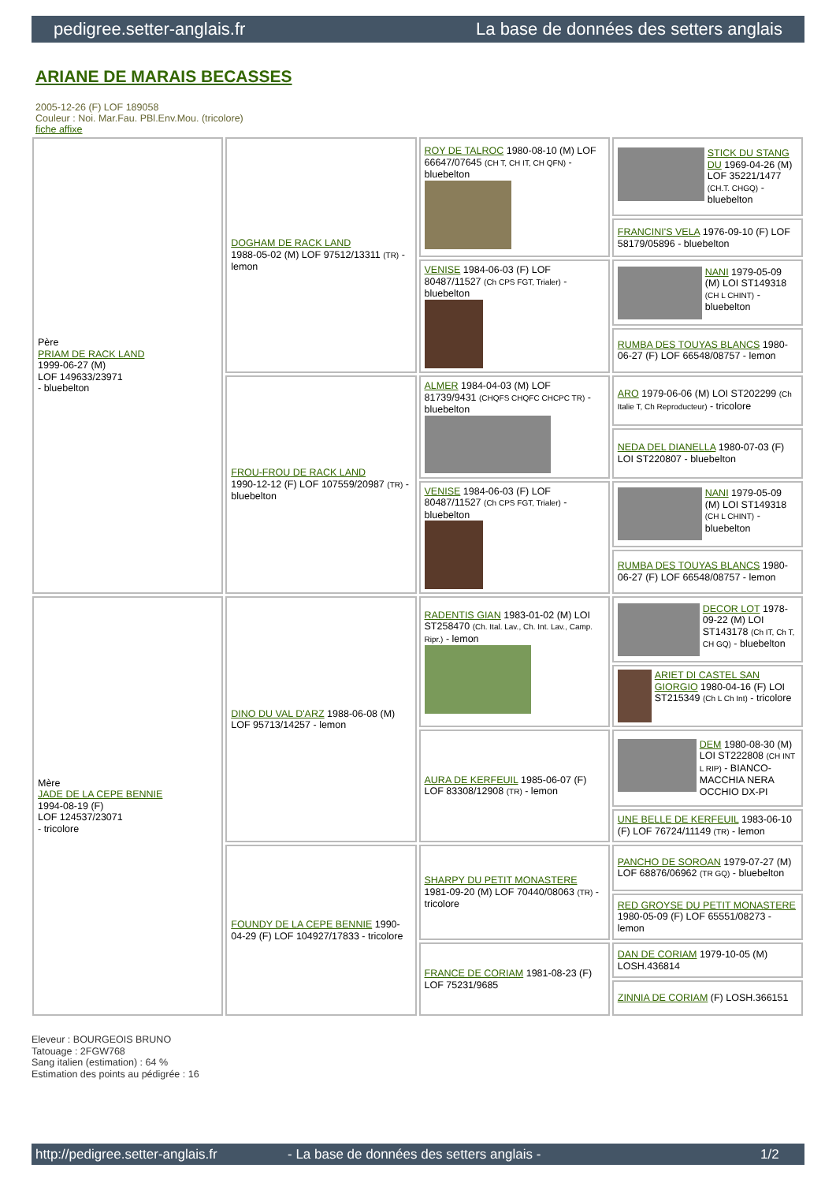pedigree.setter-anglais.fr La base de données des setters anglais
ARIANE DE MARAIS BECASSES
2005-12-26 (F) LOF 189058
Couleur : Noi. Mar.Fau. PBl.Env.Mou. (tricolore)
fiche affixe
| Père PRIAM DE RACK LAND 1999-06-27 (M) LOF 149633/23971 - bluebelton | DOGHAM DE RACK LAND 1988-05-02 (M) LOF 97512/13311 (TR) - lemon | ROY DE TALROC 1980-08-10 (M) LOF 66647/07645 (CH T, CH IT, CH QFN) - bluebelton | STICK DU STANG DU 1969-04-26 (M) LOF 35221/1477 (CH.T. CHGQ) - bluebelton |
| | | | FRANCINI'S VELA 1976-09-10 (F) LOF 58179/05896 - bluebelton |
| | | VENISE 1984-06-03 (F) LOF 80487/11527 (Ch CPS FGT, Trialer) - bluebelton | NANI 1979-05-09 (M) LOI ST149318 (CH L CHINT) - bluebelton |
| | | | RUMBA DES TOUYAS BLANCS 1980-06-27 (F) LOF 66548/08757 - lemon |
| | FROU-FROU DE RACK LAND 1990-12-12 (F) LOF 107559/20987 (TR) - bluebelton | ALMER 1984-04-03 (M) LOF 81739/9431 (CHQFS CHQFC CHCPC TR) - bluebelton | ARO 1979-06-06 (M) LOI ST202299 (Ch Italie T, Ch Reproducteur) - tricolore |
| | | | NEDA DEL DIANELLA 1980-07-03 (F) LOI ST220807 - bluebelton |
| | | VENISE 1984-06-03 (F) LOF 80487/11527 (Ch CPS FGT, Trialer) - bluebelton | NANI 1979-05-09 (M) LOI ST149318 (CH L CHINT) - bluebelton |
| | | | RUMBA DES TOUYAS BLANCS 1980-06-27 (F) LOF 66548/08757 - lemon |
| Mère JADE DE LA CEPE BENNIE 1994-08-19 (F) LOF 124537/23071 - tricolore | DINO DU VAL D'ARZ 1988-06-08 (M) LOF 95713/14257 - lemon | RADENTIS GIAN 1983-01-02 (M) LOI ST258470 (Ch. Ital. Lav., Ch. Int. Lav., Camp. Ripr.) - lemon | DECOR LOT 1978-09-22 (M) LOI ST143178 (Ch IT, Ch T, CH GQ) - bluebelton |
| | | | ARIET DI CASTEL SAN GIORGIO 1980-04-16 (F) LOI ST215349 (Ch L Ch Int) - tricolore |
| | | AURA DE KERFEUIL 1985-06-07 (F) LOF 83308/12908 (TR) - lemon | DEM 1980-08-30 (M) LOI ST222808 (CH INT L RIP) - BIANCO-MACCHIA NERA OCCHIO DX-PI |
| | | | UNE BELLE DE KERFEUIL 1983-06-10 (F) LOF 76724/11149 (TR) - lemon |
| | FOUNDY DE LA CEPE BENNIE 1990-04-29 (F) LOF 104927/17833 - tricolore | SHARPY DU PETIT MONASTERE 1981-09-20 (M) LOF 70440/08063 (TR) - tricolore | PANCHO DE SOROAN 1979-07-27 (M) LOF 68876/06962 (TR GQ) - bluebelton |
| | | | RED GROYSE DU PETIT MONASTERE 1980-05-09 (F) LOF 65551/08273 - lemon |
| | | FRANCE DE CORIAM 1981-08-23 (F) LOF 75231/9685 | DAN DE CORIAM 1979-10-05 (M) LOSH.436814 |
| | | | ZINNIA DE CORIAM (F) LOSH.366151 |
Eleveur : BOURGEOIS BRUNO
Tatouage : 2FGW768
Sang italien (estimation) : 64 %
Estimation des points au pédigrée : 16
http://pedigree.setter-anglais.fr - La base de données des setters anglais - 1/2